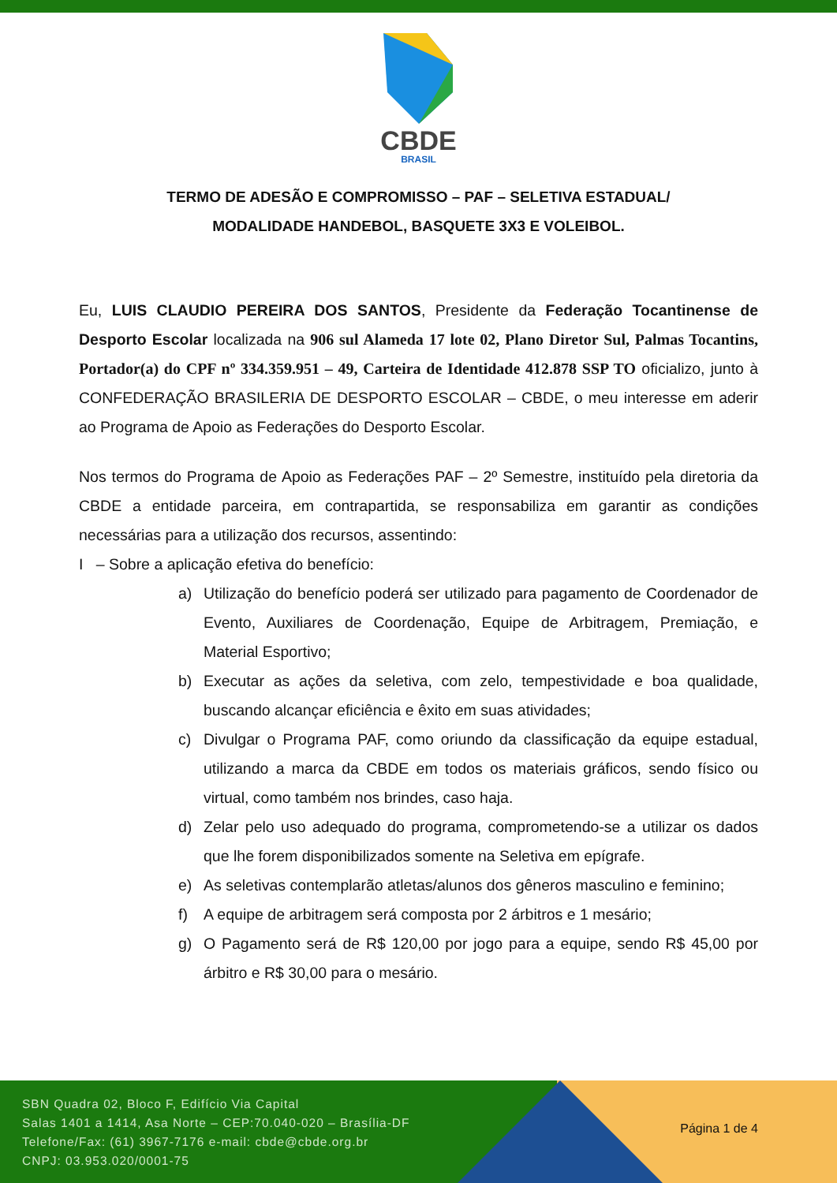CBDE
BRASIL
TERMO DE ADESÃO E COMPROMISSO – PAF – SELETIVA ESTADUAL/
MODALIDADE HANDEBOL, BASQUETE 3X3 E VOLEIBOL.
Eu, LUIS CLAUDIO PEREIRA DOS SANTOS, Presidente da Federação Tocantinense de Desporto Escolar localizada na 906 sul Alameda 17 lote 02, Plano Diretor Sul, Palmas Tocantins, Portador(a) do CPF nº 334.359.951 – 49, Carteira de Identidade 412.878 SSP TO oficializo, junto à CONFEDERAÇÃO BRASILERIA DE DESPORTO ESCOLAR – CBDE, o meu interesse em aderir ao Programa de Apoio as Federações do Desporto Escolar.
Nos termos do Programa de Apoio as Federações PAF – 2º Semestre, instituído pela diretoria da CBDE a entidade parceira, em contrapartida, se responsabiliza em garantir as condições necessárias para a utilização dos recursos, assentindo:
I – Sobre a aplicação efetiva do benefício:
a) Utilização do benefício poderá ser utilizado para pagamento de Coordenador de Evento, Auxiliares de Coordenação, Equipe de Arbitragem, Premiação, e Material Esportivo;
b) Executar as ações da seletiva, com zelo, tempestividade e boa qualidade, buscando alcançar eficiência e êxito em suas atividades;
c) Divulgar o Programa PAF, como oriundo da classificação da equipe estadual, utilizando a marca da CBDE em todos os materiais gráficos, sendo físico ou virtual, como também nos brindes, caso haja.
d) Zelar pelo uso adequado do programa, comprometendo-se a utilizar os dados que lhe forem disponibilizados somente na Seletiva em epígrafe.
e) As seletivas contemplarão atletas/alunos dos gêneros masculino e feminino;
f) A equipe de arbitragem será composta por 2 árbitros e 1 mesário;
g) O Pagamento será de R$ 120,00 por jogo para a equipe, sendo R$ 45,00 por árbitro e R$ 30,00 para o mesário.
SBN Quadra 02, Bloco F, Edifício Via Capital
Salas 1401 a 1414, Asa Norte – CEP:70.040-020 – Brasília-DF
Telefone/Fax: (61) 3967-7176 e-mail: cbde@cbde.org.br
CNPJ: 03.953.020/0001-75
Página 1 de 4